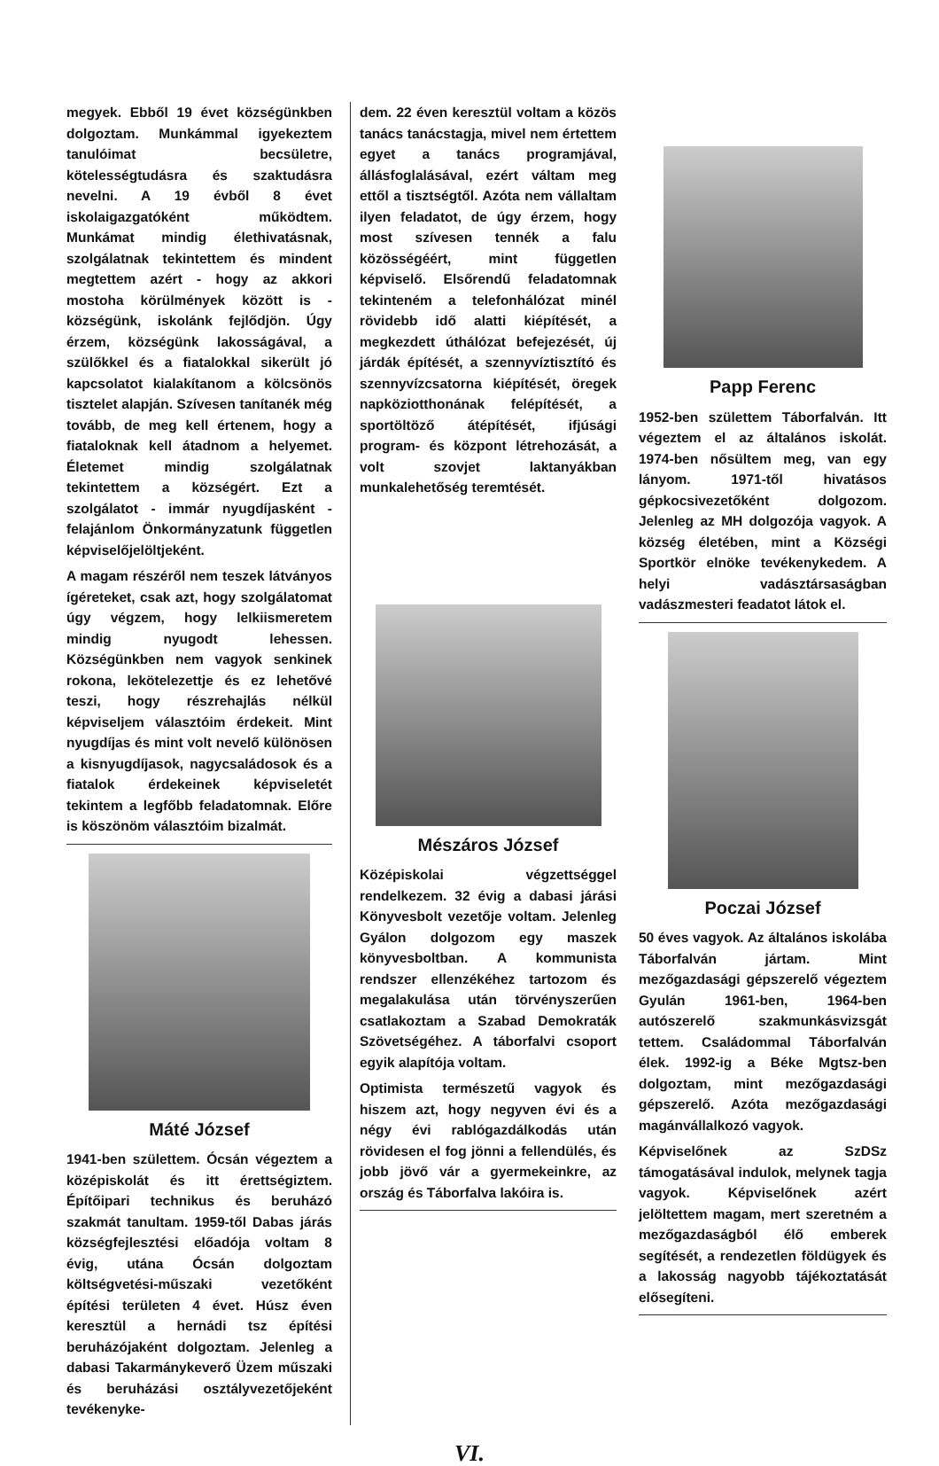megyek. Ebből 19 évet községünkben dolgoztam. Munkámmal igyekeztem tanulóimat becsületre, kötelességtudásra és szaktudásra nevelni. A 19 évből 8 évet iskolaigazgatóként működtem. Munkámat mindig élethivatásnak, szolgálatnak tekintettem és mindent megtettem azért - hogy az akkori mostoha körülmények között is - községünk, iskolánk fejlődjön. Úgy érzem, községünk lakosságával, a szülőkkel és a fiatalokkal sikerült jó kapcsolatot kialakítanom a kölcsönös tisztelet alapján. Szívesen tanítanék még tovább, de meg kell értenem, hogy a fiataloknak kell átadnom a helyemet. Életemet mindig szolgálatnak tekintettem a községért. Ezt a szolgálatot - immár nyugdíjasként - felajánlom Önkormányzatunk független képviselőjelöltjeként.
A magam részéről nem teszek látványos ígéreteket, csak azt, hogy szolgálatomat úgy végzem, hogy lelkiismeretem mindig nyugodt lehessen. Községünkben nem vagyok senkinek rokona, lekötelezettje és ez lehetővé teszi, hogy részrehajlás nélkül képviseljem választóim érdekeit. Mint nyugdíjas és mint volt nevelő különösen a kisnyugdíjasok, nagycsaládosok és a fiatalok érdekeinek képviseletét tekintem a legfőbb feladatomnak. Előre is köszönöm választóim bizalmát.
Máté József
1941-ben születtem. Ócsán végeztem a középiskolát és itt érettségiztem. Építőipari technikus és beruházó szakmát tanultam. 1959-től Dabas járás községfejlesztési előadója voltam 8 évig, utána Ócsán dolgoztam költségvetési-műszaki vezetőként építési területen 4 évet. Húsz éven keresztül a hernádi tsz építési beruházójaként dolgoztam. Jelenleg a dabasi Takarmánykeverő Üzem műszaki és beruházási osztályvezetőjeként tevékenyke-
dem. 22 éven keresztül voltam a közös tanács tanácstagja, mivel nem értettem egyet a tanács programjával, állásfoglalásával, ezért váltam meg ettől a tisztségtől. Azóta nem vállaltam ilyen feladatot, de úgy érzem, hogy most szívesen tennék a falu közösségéért, mint független képviselő. Elsőrendű feladatomnak tekinteném a telefonhálózat minél rövidebb idő alatti kiépítését, a megkezdett úthálózat befejezését, új járdák építését, a szennyvíztisztító és szennyvízcsatorna kiépítését, öregek napköziotthonának felépítését, a sportöltöző átépítését, ifjúsági program- és központ létrehozását, a volt szovjet laktanyákban munkalehetőség teremtését.
Mészáros József
Középiskolai végzettséggel rendelkezem. 32 évig a dabasi járási Könyvesbolt vezetője voltam. Jelenleg Gyálon dolgozom egy maszek könyvesboltban. A kommunista rendszer ellenzékéhez tartozom és megalakulása után törvényszerűen csatlakoztam a Szabad Demokraták Szövetségéhez. A táborfalvi csoport egyik alapítója voltam.
Optimista természetű vagyok és hiszem azt, hogy negyven évi és a négy évi rablógazdálkodás után rövidesen el fog jönni a fellendülés, és jobb jövő vár a gyermekeinkre, az ország és Táborfalva lakóira is.
Papp Ferenc
1952-ben születtem Táborfalván. Itt végeztem el az általános iskolát. 1974-ben nősültem meg, van egy lányom. 1971-től hivatásos gépkocsivezetőként dolgozom. Jelenleg az MH dolgozója vagyok. A község életében, mint a Községi Sportkör elnöke tevékenykedem. A helyi vadásztársaságban vadászmesteri feadatot látok el.
Poczai József
50 éves vagyok. Az általános iskolába Táborfalván jártam. Mint mezőgazdasági gépszerelő végeztem Gyulán 1961-ben, 1964-ben autószerelő szakmunkásvizsgát tettem. Családommal Táborfalván élek. 1992-ig a Béke Mgtsz-ben dolgoztam, mint mezőgazdasági gépszerelő. Azóta mezőgazdasági magánvállalkozó vagyok.
Képviselőnek az SzDSz támogatásával indulok, melynek tagja vagyok. Képviselőnek azért jelöltettem magam, mert szeretném a mezőgazdaságból élő emberek segítését, a rendezetlen földügyek és a lakosság nagyobb tájékoztatását elősegíteni.
VI.